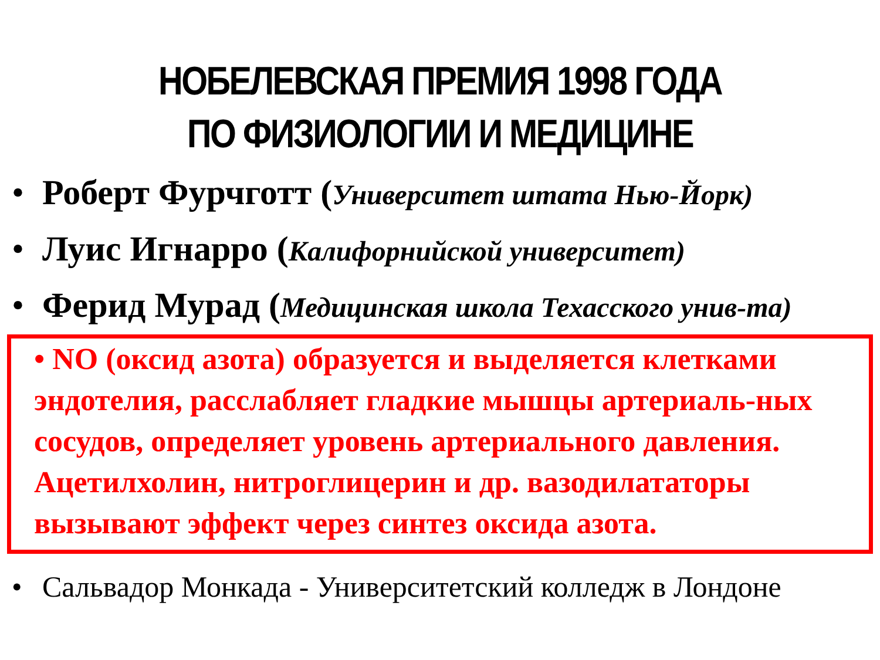НОБЕЛЕВСКАЯ ПРЕМИЯ 1998 ГОДА
ПО ФИЗИОЛОГИИ И МЕДИЦИНЕ
• Роберт Фурчготт (Университет штата Нью-Йорк)
• Луис Игнарро (Калифорнийской университет)
• Ферид Мурад (Медицинская школа Техасского унив-та)
• NO (оксид азота) образуется и выделяется клетками эндотелия, расслабляет гладкие мышцы артериаль-ных сосудов, определяет уровень артериального давления. Ацетилхолин, нитроглицерин и др. вазодилататоры вызывают эффект через синтез оксида азота.
• Сальвадор Монкада - Университетский колледж в Лондоне